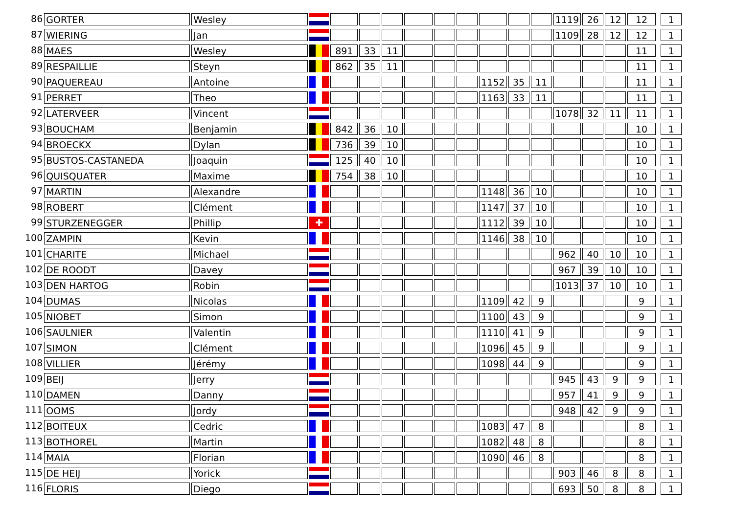| 86 | GORTER | Wesley | | | | | | | | | | | 1119 | 26 | 12 | 12 | | 1 |
| 87 | WIERING | Jan | | | | | | | | | | | 1109 | 28 | 12 | 12 | | 1 |
| 88 | MAES | Wesley | | 891 | 33 | 11 | | | | | | | | | | 11 | | 1 |
| 89 | RESPAILLIE | Steyn | | 862 | 35 | 11 | | | | | | | | | | 11 | | 1 |
| 90 | PAQUEREAU | Antoine | | | | | | | | 1152 | 35 | 11 | | | | 11 | | 1 |
| 91 | PERRET | Theo | | | | | | | | 1163 | 33 | 11 | | | | 11 | | 1 |
| 92 | LATERVEER | Vincent | | | | | | | | | | | 1078 | 32 | 11 | 11 | | 1 |
| 93 | BOUCHAM | Benjamin | | 842 | 36 | 10 | | | | | | | | | | 10 | | 1 |
| 94 | BROECKX | Dylan | | 736 | 39 | 10 | | | | | | | | | | 10 | | 1 |
| 95 | BUSTOS-CASTANEDA | Joaquin | | 125 | 40 | 10 | | | | | | | | | | 10 | | 1 |
| 96 | QUISQUATER | Maxime | | 754 | 38 | 10 | | | | | | | | | | 10 | | 1 |
| 97 | MARTIN | Alexandre | | | | | | | | 1148 | 36 | 10 | | | | 10 | | 1 |
| 98 | ROBERT | Clément | | | | | | | | 1147 | 37 | 10 | | | | 10 | | 1 |
| 99 | STURZENEGGER | Phillip | ✚ | | | | | | | 1112 | 39 | 10 | | | | 10 | | 1 |
| 100 | ZAMPIN | Kevin | | | | | | | | 1146 | 38 | 10 | | | | 10 | | 1 |
| 101 | CHARITE | Michael | | | | | | | | | | | 962 | 40 | 10 | 10 | | 1 |
| 102 | DE ROODT | Davey | | | | | | | | | | | 967 | 39 | 10 | 10 | | 1 |
| 103 | DEN HARTOG | Robin | | | | | | | | | | | 1013 | 37 | 10 | 10 | | 1 |
| 104 | DUMAS | Nicolas | | | | | | | | 1109 | 42 | 9 | | | | 9 | | 1 |
| 105 | NIOBET | Simon | | | | | | | | 1100 | 43 | 9 | | | | 9 | | 1 |
| 106 | SAULNIER | Valentin | | | | | | | | 1110 | 41 | 9 | | | | 9 | | 1 |
| 107 | SIMON | Clément | | | | | | | | 1096 | 45 | 9 | | | | 9 | | 1 |
| 108 | VILLIER | Jérémy | | | | | | | | 1098 | 44 | 9 | | | | 9 | | 1 |
| 109 | BEIJ | Jerry | | | | | | | | | | | 945 | 43 | 9 | 9 | | 1 |
| 110 | DAMEN | Danny | | | | | | | | | | | 957 | 41 | 9 | 9 | | 1 |
| 111 | OOMS | Jordy | | | | | | | | | | | 948 | 42 | 9 | 9 | | 1 |
| 112 | BOITEUX | Cedric | | | | | | | | 1083 | 47 | 8 | | | | 8 | | 1 |
| 113 | BOTHOREL | Martin | | | | | | | | 1082 | 48 | 8 | | | | 8 | | 1 |
| 114 | MAIA | Florian | | | | | | | | 1090 | 46 | 8 | | | | 8 | | 1 |
| 115 | DE HEIJ | Yorick | | | | | | | | | | | 903 | 46 | 8 | 8 | | 1 |
| 116 | FLORIS | Diego | | | | | | | | | | | 693 | 50 | 8 | 8 | | 1 |